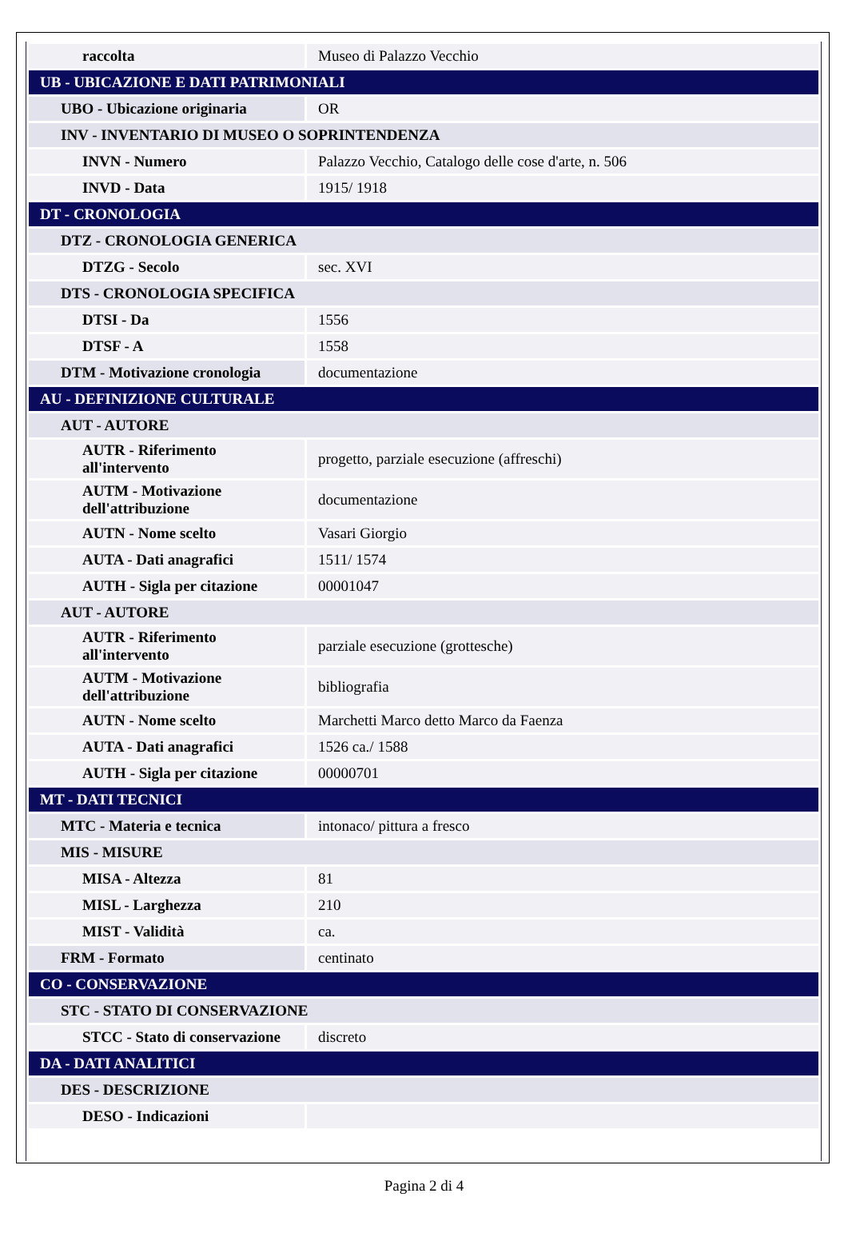| raccolta | Museo di Palazzo Vecchio |
| UB - UBICAZIONE E DATI PATRIMONIALI | |
| UBO - Ubicazione originaria | OR |
| INV - INVENTARIO DI MUSEO O SOPRINTENDENZA | |
| INVN - Numero | Palazzo Vecchio, Catalogo delle cose d'arte, n. 506 |
| INVD - Data | 1915/ 1918 |
| DT - CRONOLOGIA | |
| DTZ - CRONOLOGIA GENERICA | |
| DTZG - Secolo | sec. XVI |
| DTS - CRONOLOGIA SPECIFICA | |
| DTSI - Da | 1556 |
| DTSF - A | 1558 |
| DTM - Motivazione cronologia | documentazione |
| AU - DEFINIZIONE CULTURALE | |
| AUT - AUTORE | |
| AUTR - Riferimento all'intervento | progetto, parziale esecuzione (affreschi) |
| AUTM - Motivazione dell'attribuzione | documentazione |
| AUTN - Nome scelto | Vasari Giorgio |
| AUTA - Dati anagrafici | 1511/ 1574 |
| AUTH - Sigla per citazione | 00001047 |
| AUT - AUTORE | |
| AUTR - Riferimento all'intervento | parziale esecuzione (grottesche) |
| AUTM - Motivazione dell'attribuzione | bibliografia |
| AUTN - Nome scelto | Marchetti Marco detto Marco da Faenza |
| AUTA - Dati anagrafici | 1526 ca./ 1588 |
| AUTH - Sigla per citazione | 00000701 |
| MT - DATI TECNICI | |
| MTC - Materia e tecnica | intonaco/ pittura a fresco |
| MIS - MISURE | |
| MISA - Altezza | 81 |
| MISL - Larghezza | 210 |
| MIST - Validità | ca. |
| FRM - Formato | centinato |
| CO - CONSERVAZIONE | |
| STC - STATO DI CONSERVAZIONE | |
| STCC - Stato di conservazione | discreto |
| DA - DATI ANALITICI | |
| DES - DESCRIZIONE | |
| DESO - Indicazioni | |
Pagina 2 di 4